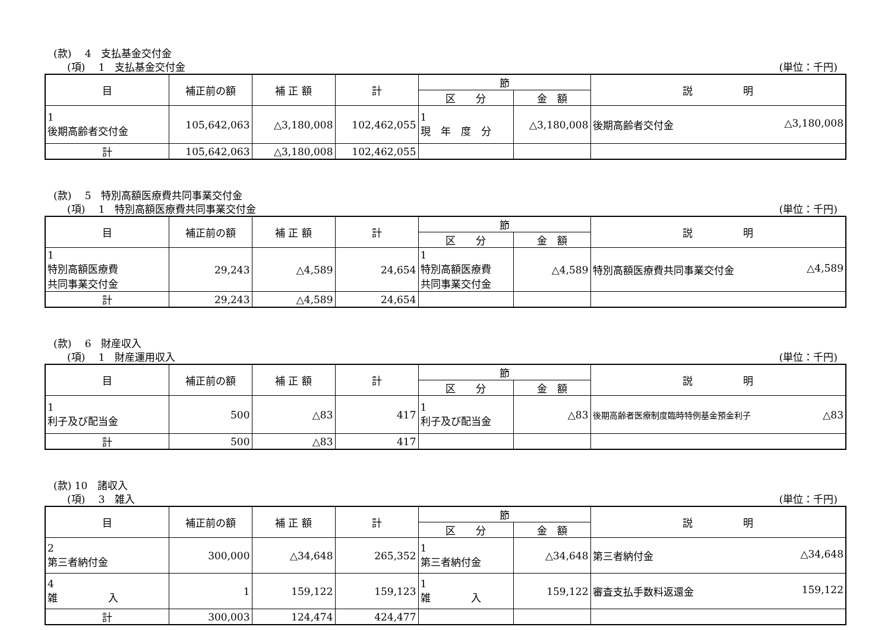(款)　 4　支払基金交付金
(項)　 1　支払基金交付金 (単位：千円)
| 目 | 補正前の額 | 補 正 額 | 計 | 節 | | 説 明 |
| --- | --- | --- | --- | --- | --- | --- |
| | | | | 区 分 | 金 額 | |
| 1 後期高齢者交付金 | 105,642,063 | △3,180,008 | 102,462,055 | 1 現 年 度 分 | △3,180,008 | 後期高齢者交付金 △3,180,008 |
| 計 | 105,642,063 | △3,180,008 | 102,462,055 | | | |
(款)　 5　特別高額医療費共同事業交付金
(項)　 1　特別高額医療費共同事業交付金 (単位：千円)
| 目 | 補正前の額 | 補 正 額 | 計 | 節 | | 説 明 |
| --- | --- | --- | --- | --- | --- | --- |
| | | | | 区 分 | 金 額 | |
| 1 特別高額医療費 共同事業交付金 | 29,243 | △4,589 | 24,654 | 1 特別高額医療費 共同事業交付金 | △4,589 | 特別高額医療費共同事業交付金 △4,589 |
| 計 | 29,243 | △4,589 | 24,654 | | | |
(款)　 6　財産収入
(項)　 1　財産運用収入 (単位：千円)
| 目 | 補正前の額 | 補 正 額 | 計 | 節 | | 説 明 |
| --- | --- | --- | --- | --- | --- | --- |
| | | | | 区 分 | 金 額 | |
| 1 利子及び配当金 | 500 | △83 | 417 | 1 利子及び配当金 | △83 | 後期高齢者医療制度臨時特例基金預金利子 △83 |
| 計 | 500 | △83 | 417 | | | |
(款) 10　諸収入
(項)　 3　雑入 (単位：千円)
| 目 | 補正前の額 | 補 正 額 | 計 | 節 | | 説 明 |
| --- | --- | --- | --- | --- | --- | --- |
| | | | | 区 分 | 金 額 | |
| 2 第三者納付金 | 300,000 | △34,648 | 265,352 | 1 第三者納付金 | △34,648 | 第三者納付金 △34,648 |
| 4 雑 入 | 1 | 159,122 | 159,123 | 1 雑 入 | 159,122 | 審査支払手数料返還金 159,122 |
| 計 | 300,003 | 124,474 | 424,477 | | | |